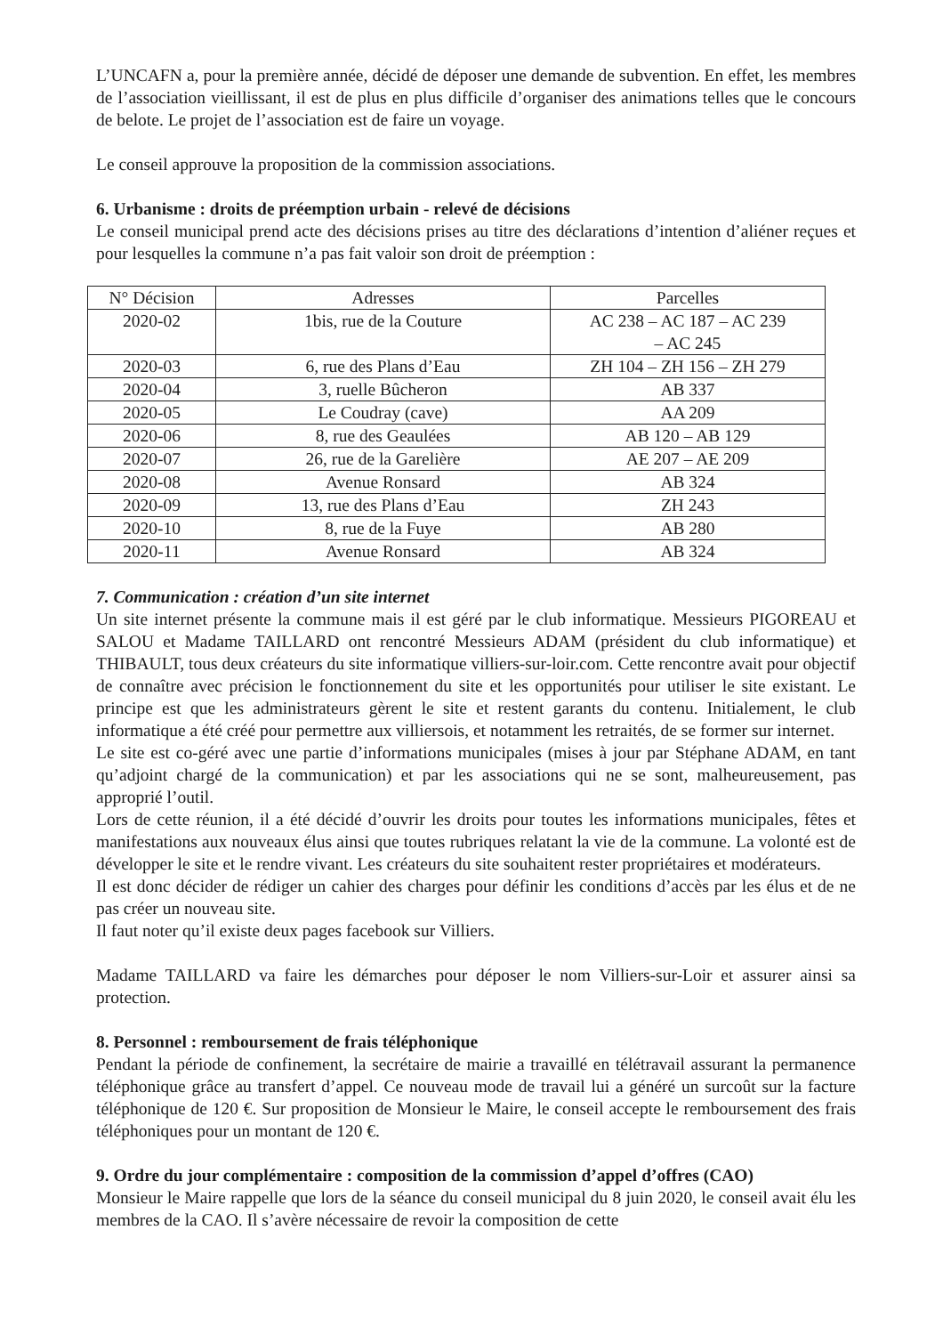L’UNCAFN a, pour la première année, décidé de déposer une demande de subvention. En effet, les membres de l’association vieillissant, il est de plus en plus difficile d’organiser des animations telles que le concours de belote. Le projet de l’association est de faire un voyage.
Le conseil approuve la proposition de la commission associations.
6. Urbanisme : droits de préemption urbain - relevé de décisions
Le conseil municipal prend acte des décisions prises au titre des déclarations d’intention d’aliéner reçues et pour lesquelles la commune n’a pas fait valoir son droit de préemption :
| N° Décision | Adresses | Parcelles |
| --- | --- | --- |
| 2020-02 | 1bis, rue de la Couture | AC 238 – AC 187 – AC 239 – AC 245 |
| 2020-03 | 6, rue des Plans d’Eau | ZH 104 – ZH 156 – ZH 279 |
| 2020-04 | 3, ruelle Bûcheron | AB 337 |
| 2020-05 | Le Coudray (cave) | AA 209 |
| 2020-06 | 8, rue des Geaulées | AB 120 – AB 129 |
| 2020-07 | 26, rue de la Garelière | AE 207 – AE 209 |
| 2020-08 | Avenue Ronsard | AB 324 |
| 2020-09 | 13, rue des Plans d’Eau | ZH 243 |
| 2020-10 | 8, rue de la Fuye | AB 280 |
| 2020-11 | Avenue Ronsard | AB 324 |
7. Communication : création d’un site internet
Un site internet présente la commune mais il est géré par le club informatique. Messieurs PIGOREAU et SALOU et Madame TAILLARD ont rencontré Messieurs ADAM (président du club informatique) et THIBAULT, tous deux créateurs du site informatique villiers-sur-loir.com. Cette rencontre avait pour objectif de connaître avec précision le fonctionnement du site et les opportunités pour utiliser le site existant. Le principe est que les administrateurs gèrent le site et restent garants du contenu. Initialement, le club informatique a été créé pour permettre aux villiersois, et notamment les retraités, de se former sur internet.
Le site est co-géré avec une partie d’informations municipales (mises à jour par Stéphane ADAM, en tant qu’adjoint chargé de la communication) et par les associations qui ne se sont, malheureusement, pas approprié l’outil.
Lors de cette réunion, il a été décidé d’ouvrir les droits pour toutes les informations municipales, fêtes et manifestations aux nouveaux élus ainsi que toutes rubriques relatant la vie de la commune. La volonté est de développer le site et le rendre vivant. Les créateurs du site souhaitent rester propriétaires et modérateurs.
Il est donc décider de rédiger un cahier des charges pour définir les conditions d’accès par les élus et de ne pas créer un nouveau site.
Il faut noter qu’il existe deux pages facebook sur Villiers.
Madame TAILLARD va faire les démarches pour déposer le nom Villiers-sur-Loir et assurer ainsi sa protection.
8. Personnel : remboursement de frais téléphonique
Pendant la période de confinement, la secrétaire de mairie a travaillé en télétravail assurant la permanence téléphonique grâce au transfert d’appel. Ce nouveau mode de travail lui a généré un surcoût sur la facture téléphonique de 120 €. Sur proposition de Monsieur le Maire, le conseil accepte le remboursement des frais téléphoniques pour un montant de 120 €.
9. Ordre du jour complémentaire : composition de la commission d’appel d’offres (CAO)
Monsieur le Maire rappelle que lors de la séance du conseil municipal du 8 juin 2020, le conseil avait élu les membres de la CAO. Il s’avère nécessaire de revoir la composition de cette